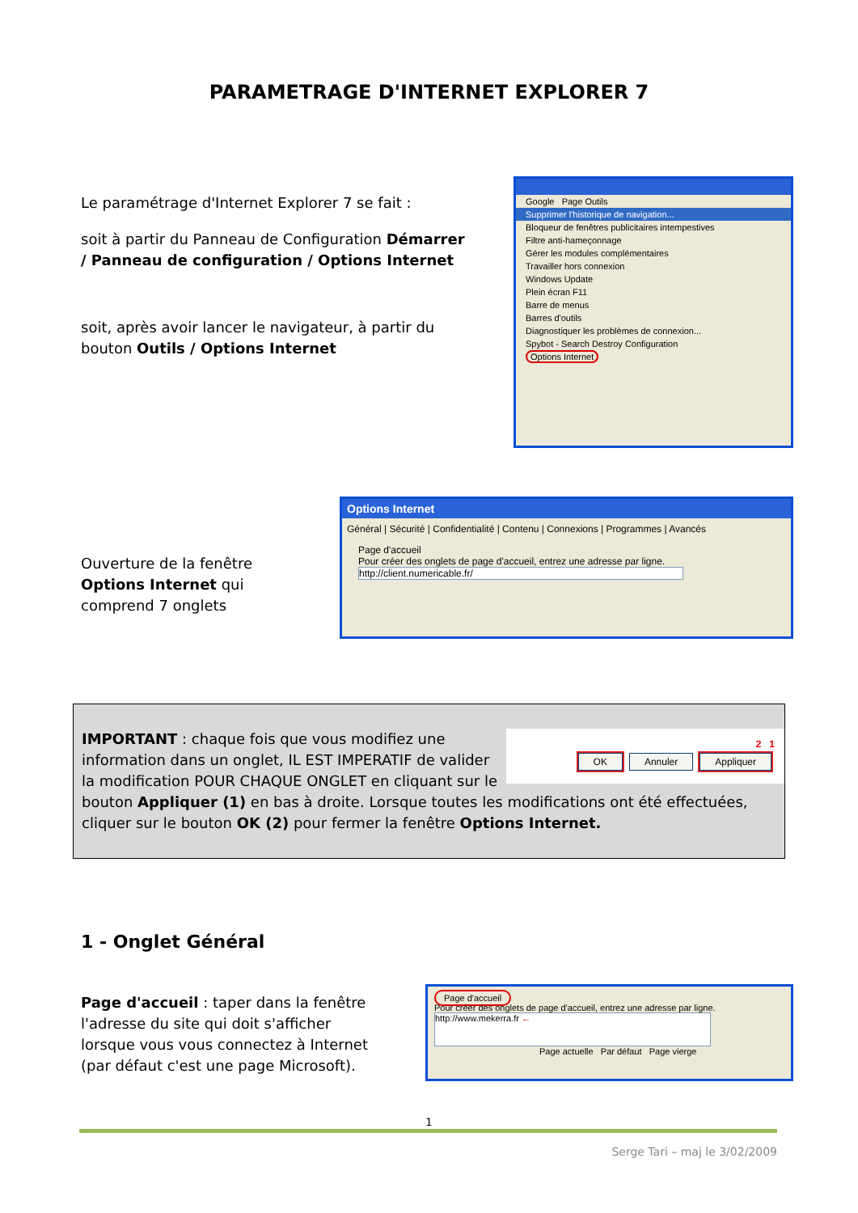PARAMETRAGE D'INTERNET EXPLORER 7
Le paramétrage d'Internet Explorer 7 se fait :
soit à partir du Panneau de Configuration Démarrer / Panneau de configuration / Options Internet
soit, après avoir lancer le navigateur, à partir du bouton Outils / Options Internet
Google Page Outils
Supprimer l'historique de navigation...
Bloqueur de fenêtres publicitaires intempestives
Filtre anti-hameçonnage
Gérer les modules complémentaires
Travailler hors connexion
Windows Update
Plein écran F11
Barre de menus
Barres d'outils
Diagnostiquer les problèmes de connexion...
Spybot - Search Destroy Configuration
Options Internet
Ouverture de la fenêtre Options Internet qui comprend 7 onglets
Options Internet
Général | Sécurité | Confidentialité | Contenu | Connexions | Programmes | Avancés
Page d'accueil
Pour créer des onglets de page d'accueil, entrez une adresse par ligne.
http://client.numericable.fr/
2 1
OK Annuler Appliquer
IMPORTANT : chaque fois que vous modifiez une information dans un onglet, IL EST IMPERATIF de valider la modification POUR CHAQUE ONGLET en cliquant sur le bouton Appliquer (1) en bas à droite. Lorsque toutes les modifications ont été effectuées, cliquer sur le bouton OK (2) pour fermer la fenêtre Options Internet.
1 - Onglet Général
Page d'accueil : taper dans la fenêtre l'adresse du site qui doit s'afficher lorsque vous vous connectez à Internet (par défaut c'est une page Microsoft).
Page d'accueil
Pour créer des onglets de page d'accueil, entrez une adresse par ligne.
http://www.mekerra.fr ←
Page actuelle Par défaut Page vierge
1
Serge Tari – maj le 3/02/2009